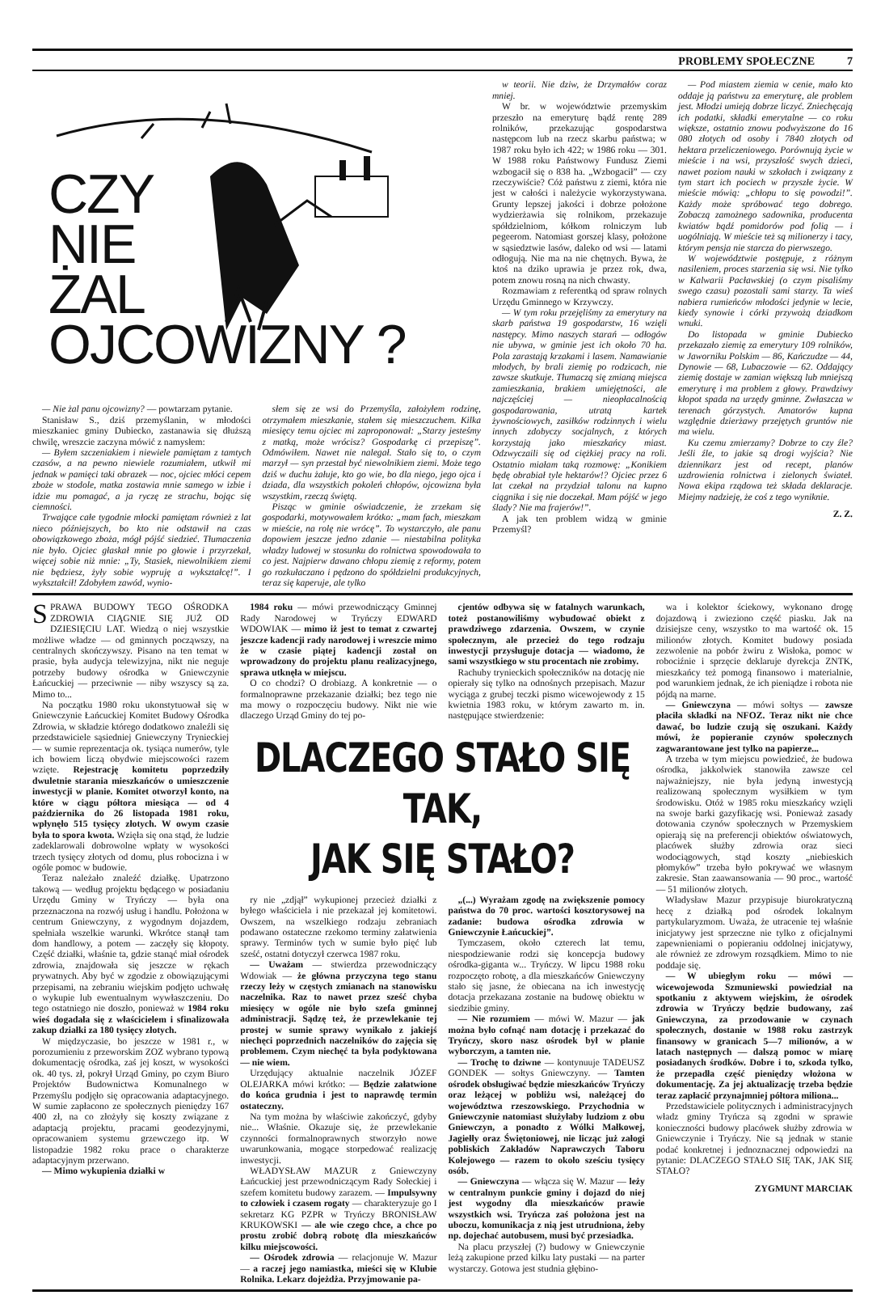PROBLEMY SPOŁECZNE 7
CZY
NIE
ŻAL
OJCOWIZNY ?
— Nie żal panu ojcowizny? — powtarzam pytanie.
Stanisław S., dziś przemyślanin, w młodości mieszkaniec gminy Dubiecko, zastanawia się dłuższą chwilę, wreszcie zaczyna mówić z namysłem:
— Byłem szczeniakiem i niewiele pamiętam z tamtych czasów, a na pewno niewiele rozumiałem, utkwił mi jednak w pamięci taki obrazek — noc, ojciec młóci cepem zboże w stodole, matka zostawia mnie samego w izbie i idzie mu pomagać, a ja ryczę ze strachu, bojąc się ciemności.
Trwające całe tygodnie młocki pamiętam również z lat nieco późniejszych, bo kto nie odstawił na czas obowiązkowego zboża, mógł pójść siedzieć. Tłumaczenia nie było. Ojciec głaskał mnie po głowie i przyrzekał, więcej sobie niż mnie: „Ty, Stasiek, niewolnikiem ziemi nie będziesz, żyły sobie wypruję a wykształcę!”. I wykształcił! Zdobyłem zawód, wynio-
słem się ze wsi do Przemyśla, założyłem rodzinę, otrzymałem mieszkanie, stałem się mieszczuchem. Kilka miesięcy temu ojciec mi zaproponował: „Starzy jesteśmy z matką, może wrócisz? Gospodarkę ci przepiszę”. Odmówiłem. Nawet nie nalegał. Stało się to, o czym marzył — syn przestał być niewolnikiem ziemi. Może tego dziś w duchu żałuje, kto go wie, bo dla niego, jego ojca i dziada, dla wszystkich pokoleń chłopów, ojcowizna była wszystkim, rzeczą świętą.
Pisząc w gminie oświadczenie, że zrzekam się gospodarki, motywowałem krótko: „mam fach, mieszkam w mieście, na rolę nie wrócę”. To wystarczyło, ale panu dopowiem jeszcze jedno zdanie — niestabilna polityka władzy ludowej w stosunku do rolnictwa spowodowała to co jest. Najpierw dawano chłopu ziemię z reformy, potem go rozkułaczano i pędzono do spółdzielni produkcyjnych, teraz się kaperuje, ale tylko
w teorii. Nie dziw, że Drzymałów coraz mniej.
W br. w województwie przemyskim przeszło na emeryturę bądź rentę 289 rolników, przekazując gospodarstwa następcom lub na rzecz skarbu państwa; w 1987 roku było ich 422; w 1986 roku — 301. W 1988 roku Państwowy Fundusz Ziemi wzbogacił się o 838 ha. „Wzbogacił” — czy rzeczywiście? Cóż państwu z ziemi, która nie jest w całości i należycie wykorzystywana. Grunty lepszej jakości i dobrze położone wydzierżawia się rolnikom, przekazuje spółdzielniom, kółkom rolniczym lub pegeerom. Natomiast gorszej klasy, położone w sąsiedztwie lasów, daleko od wsi — latami odłogują. Nie ma na nie chętnych. Bywa, że ktoś na dziko uprawia je przez rok, dwa, potem znowu rosną na nich chwasty.
Rozmawiam z referentką od spraw rolnych Urzędu Gminnego w Krzywczy.
— W tym roku przejęliśmy za emerytury na skarb państwa 19 gospodarstw, 16 wzięli następcy. Mimo naszych starań — odłogów nie ubywa, w gminie jest ich około 70 ha. Pola zarastają krzakami i lasem. Namawianie młodych, by brali ziemię po rodzicach, nie zawsze skutkuje. Tłumaczą się zmianą miejsca zamieszkania, brakiem umiejętności, ale najczęściej — nieopłacalnością gospodarowania, utratą kartek żywnościowych, zasiłków rodzinnych i wielu innych zdobyczy socjalnych, z których korzystają jako mieszkańcy miast. Odzwyczaili się od ciężkiej pracy na roli. Ostatnio miałam taką rozmowę: „Konikiem będę obrabiał tyle hektarów!? Ojciec przez 6 lat czekał na przydział talonu na kupno ciągnika i się nie doczekał. Mam pójść w jego ślady? Nie ma frajerów!”.
A jak ten problem widzą w gminie Przemyśl?
— Pod miastem ziemia w cenie, mało kto oddaje ją państwu za emeryturę, ale problem jest. Młodzi umieją dobrze liczyć. Zniechęcają ich podatki, składki emerytalne — co roku większe, ostatnio znowu podwyższone do 16 080 złotych od osoby i 7840 złotych od hektara przeliczeniowego. Porównują życie w mieście i na wsi, przyszłość swych dzieci, nawet poziom nauki w szkołach i związany z tym start ich pociech w przyszłe życie. W mieście mówią: „chłopu to się powodzi!”. Każdy może spróbować tego dobrego. Zobaczą zamożnego sadownika, producenta kwiatów bądź pomidorów pod folią — i uogólniają. W mieście też są milionerzy i tacy, którym pensja nie starcza do pierwszego.
W województwie postępuje, z różnym nasileniem, proces starzenia się wsi. Nie tylko w Kalwarii Pacławskiej (o czym pisaliśmy swego czasu) pozostali sami starzy. Ta wieś nabiera rumieńców młodości jedynie w lecie, kiedy synowie i córki przywożą dziadkom wnuki.
Do listopada w gminie Dubiecko przekazało ziemię za emerytury 109 rolników, w Jaworniku Polskim — 86, Kańczudze — 44, Dynowie — 68, Lubaczowie — 62. Oddający ziemię dostaje w zamian większą lub mniejszą emeryturę i ma problem z głowy. Prawdziwy kłopot spada na urzędy gminne. Zwłaszcza w terenach górzystych. Amatorów kupna względnie dzierżawy przejętych gruntów nie ma wielu.
Ku czemu zmierzamy? Dobrze to czy źle? Jeśli źle, to jakie są drogi wyjścia? Nie dziennikarz jest od recept, planów uzdrowienia rolnictwa i zielonych świateł. Nowa ekipa rządowa też składa deklaracje. Miejmy nadzieję, że coś z tego wyniknie.
Z. Z.
SPRAWA BUDOWY TEGO OŚRODKA ZDROWIA CIĄGNIE SIĘ JUŻ OD DZIESIĘCIU LAT. Wiedzą o niej wszystkie możliwe władze — od gminnych począwszy, na centralnych skończywszy. Pisano na ten temat w prasie, była audycja telewizyjna, nikt nie neguje potrzeby budowy ośrodka w Gniewczynie Łańcuckiej — przeciwnie — niby wszyscy są za. Mimo to...
Na początku 1980 roku ukonstytuował się w Gniewczynie Łańcuckiej Komitet Budowy Ośrodka Zdrowia, w składzie którego dodatkowo znaleźli się przedstawiciele sąsiedniej Gniewczyny Trynieckiej — w sumie reprezentacja ok. tysiąca numerów, tyle ich bowiem liczą obydwie miejscowości razem wzięte. Rejestrację komitetu poprzedziły dwuletnie starania mieszkańców o umieszczenie inwestycji w planie. Komitet otworzył konto, na które w ciągu półtora miesiąca — od 4 października do 26 listopada 1981 roku, wpłynęło 515 tysięcy złotych. W owym czasie była to spora kwota. Wzięła się ona stąd, że ludzie zadeklarowali dobrowolne wpłaty w wysokości trzech tysięcy złotych od domu, plus robocizna i w ogóle pomoc w budowie.
Teraz należało znaleźć działkę. Upatrzono takową — według projektu będącego w posiadaniu Urzędu Gminy w Tryńczy — była ona przeznaczona na rozwój usług i handlu. Położona w centrum Gniewczyny, z wygodnym dojazdem, spełniała wszelkie warunki. Wkrótce stanął tam dom handlowy, a potem — zaczęły się kłopoty. Część działki, właśnie ta, gdzie stanąć miał ośrodek zdrowia, znajdowała się jeszcze w rękach prywatnych. Aby być w zgodzie z obowiązującymi przepisami, na zebraniu wiejskim podjęto uchwałę o wykupie lub ewentualnym wywłaszczeniu. Do tego ostatniego nie doszło, ponieważ w 1984 roku wieś dogadała się z właścicielem i sfinalizowała zakup działki za 180 tysięcy złotych.
W międzyczasie, bo jeszcze w 1981 r., w porozumieniu z przeworskim ZOZ wybrano typową dokumentację ośrodka, zaś jej koszt, w wysokości ok. 40 tys. zł, pokrył Urząd Gminy, po czym Biuro Projektów Budownictwa Komunalnego w Przemyślu podjęło się opracowania adaptacyjnego. W sumie zapłacono ze społecznych pieniędzy 167 400 zł, na co złożyły się koszty związane z adaptacją projektu, pracami geodezyjnymi, opracowaniem systemu grzewczego itp. W listopadzie 1982 roku prace o charakterze adaptacyjnym przerwano.
— Mimo wykupienia działki w
1984 roku — mówi przewodniczący Gminnej Rady Narodowej w Tryńczy EDWARD WDOWIAK — mimo iż jest to temat z czwartej jeszcze kadencji rady narodowej i wreszcie mimo że w czasie piątej kadencji został on wprowadzony do projektu planu realizacyjnego, sprawa utknęła w miejscu.
O co chodzi? O drobiazg. A konkretnie — o formalnoprawne przekazanie działki; bez tego nie ma mowy o rozpoczęciu budowy. Nikt nie wie dlaczego Urząd Gminy do tej po-
cjentów odbywa się w fatalnych warunkach, toteż postanowiliśmy wybudować obiekt z prawdziwego zdarzenia. Owszem, w czynie społecznym, ale przecież do tego rodzaju inwestycji przysługuje dotacja — wiadomo, że sami wszystkiego w stu procentach nie zrobimy.
Rachuby trynieckich społeczników na dotację nie opierały się tylko na odnośnych przepisach. Mazur wyciąga z grubej teczki pismo wicewojewody z 15 kwietnia 1983 roku, w którym zawarto m. in. następujące stwierdzenie:
DLACZEGO STAŁO SIĘ TAK,
JAK SIĘ STAŁO?
ry nie „zdjął” wykupionej przecież działki z byłego właściciela i nie przekazał jej komitetowi. Owszem, na wszelkiego rodzaju zebraniach podawano ostateczne rzekomo terminy załatwienia sprawy. Terminów tych w sumie było pięć lub sześć, ostatni dotyczył czerwca 1987 roku.
— Uważam — stwierdza przewodniczący Wdowiak — że główna przyczyna tego stanu rzeczy leży w częstych zmianach na stanowisku naczelnika. Raz to nawet przez sześć chyba miesięcy w ogóle nie było szefa gminnej administracji. Sądzę też, że przewlekanie tej prostej w sumie sprawy wynikało z jakiejś niechęci poprzednich naczelników do zajęcia się problemem. Czym niechęć ta była podyktowana — nie wiem.
Urzędujący aktualnie naczelnik JÓZEF OLEJARKA mówi krótko: — Będzie załatwione do końca grudnia i jest to naprawdę termin ostateczny.
Na tym można by właściwie zakończyć, gdyby nie... Właśnie. Okazuje się, że przewlekanie czynności formalnoprawnych stworzyło nowe uwarunkowania, mogące storpedować realizację inwestycji.
WŁADYSŁAW MAZUR z Gniewczyny Łańcuckiej jest przewodniczącym Rady Sołeckiej i szefem komitetu budowy zarazem. — Impulsywny to człowiek i czasem rogaty — charakteryzuje go I sekretarz KG PZPR w Tryńczy BRONISŁAW KRUKOWSKI — ale wie czego chce, a chce po prostu zrobić dobrą robotę dla mieszkańców kilku miejscowości.
— Ośrodek zdrowia — relacjonuje W. Mazur — a raczej jego namiastka, mieści się w Klubie Rolnika. Lekarz dojeżdża. Przyjmowanie pa-
„(...) Wyrażam zgodę na zwiększenie pomocy państwa do 70 proc. wartości kosztorysowej na zadanie: budowa ośrodka zdrowia w Gniewczynie Łańcuckiej”.
Tymczasem, około czterech lat temu, niespodziewanie rodzi się koncepcja budowy ośrodka-giganta w... Tryńczy. W lipcu 1988 roku rozpoczęto robotę, a dla mieszkańców Gniewczyny stało się jasne, że obiecana na ich inwestycję dotacja przekazana zostanie na budowę obiektu w siedzibie gminy.
— Nie rozumiem — mówi W. Mazur — jak można było cofnąć nam dotację i przekazać do Tryńczy, skoro nasz ośrodek był w planie wyborczym, a tamten nie.
— Trochę to dziwne — kontynuuje TADEUSZ GONDEK — sołtys Gniewczyny. — Tamten ośrodek obsługiwać będzie mieszkańców Tryńczy oraz leżącej w pobliżu wsi, należącej do województwa rzeszowskiego. Przychodnia w Gniewczynie natomiast służyłaby ludziom z obu Gniewczyn, a ponadto z Wólki Małkowej, Jagiełły oraz Świętoniowej, nie licząc już załogi pobliskich Zakładów Naprawczych Taboru Kolejowego — razem to około sześciu tysięcy osób.
— Gniewczyna — włącza się W. Mazur — leży w centralnym punkcie gminy i dojazd do niej jest wygodny dla mieszkańców prawie wszystkich wsi. Tryńcza zaś położona jest na uboczu, komunikacja z nią jest utrudniona, żeby np. dojechać autobusem, musi być przesiadka.
Na placu przyszłej (?) budowy w Gniewczynie leżą zakupione przed kilku laty pustaki — na parter wystarczy. Gotowa jest studnia głębino-
wa i kolektor ściekowy, wykonano drogę dojazdową i zwieziono część piasku. Jak na dzisiejsze ceny, wszystko to ma wartość ok. 15 milionów złotych. Komitet budowy posiada zezwolenie na pobór żwiru z Wisłoka, pomoc w robociźnie i sprzęcie deklaruje dyrekcja ZNTK, mieszkańcy też pomogą finansowo i materialnie, pod warunkiem jednak, że ich pieniądze i robota nie pójdą na marne.
— Gniewczyna — mówi sołtys — zawsze płaciła składki na NFOZ. Teraz nikt nie chce dawać, bo ludzie czują się oszukani. Każdy mówi, że popieranie czynów społecznych zagwarantowane jest tylko na papierze...
A trzeba w tym miejscu powiedzieć, że budowa ośrodka, jakkolwiek stanowiła zawsze cel najważniejszy, nie była jedyną inwestycją realizowaną społecznym wysiłkiem w tym środowisku. Otóż w 1985 roku mieszkańcy wzięli na swoje barki gazyfikację wsi. Ponieważ zasady dotowania czynów społecznych w Przemyskiem opierają się na preferencji obiektów oświatowych, placówek służby zdrowia oraz sieci wodociągowych, stąd koszty „niebieskich płomyków” trzeba było pokrywać we własnym zakresie. Stan zaawansowania — 90 proc., wartość — 51 milionów złotych.
Władysław Mazur przypisuje biurokratyczną hecę z działką pod ośrodek lokalnym partykularyzmom. Uważa, że utracenie tej właśnie inicjatywy jest sprzeczne nie tylko z oficjalnymi zapewnieniami o popieraniu oddolnej inicjatywy, ale również ze zdrowym rozsądkiem. Mimo to nie poddaje się.
— W ubiegłym roku — mówi — wicewojewoda Szmuniewski powiedział na spotkaniu z aktywem wiejskim, że ośrodek zdrowia w Tryńczy będzie budowany, zaś Gniewczyna, za przodowanie w czynach społecznych, dostanie w 1988 roku zastrzyk finansowy w granicach 5—7 milionów, a w latach następnych — dalszą pomoc w miarę posiadanych środków. Dobre i to, szkoda tylko, że przepadła część pieniędzy włożona w dokumentację. Za jej aktualizację trzeba będzie teraz zapłacić przynajmniej półtora miliona...
Przedstawiciele politycznych i administracyjnych władz gminy Tryńcza są zgodni w sprawie konieczności budowy placówek służby zdrowia w Gniewczynie i Tryńczy. Nie są jednak w stanie podać konkretnej i jednoznacznej odpowiedzi na pytanie: DLACZEGO STAŁO SIĘ TAK, JAK SIĘ STAŁO?
ZYGMUNT MARCIAK